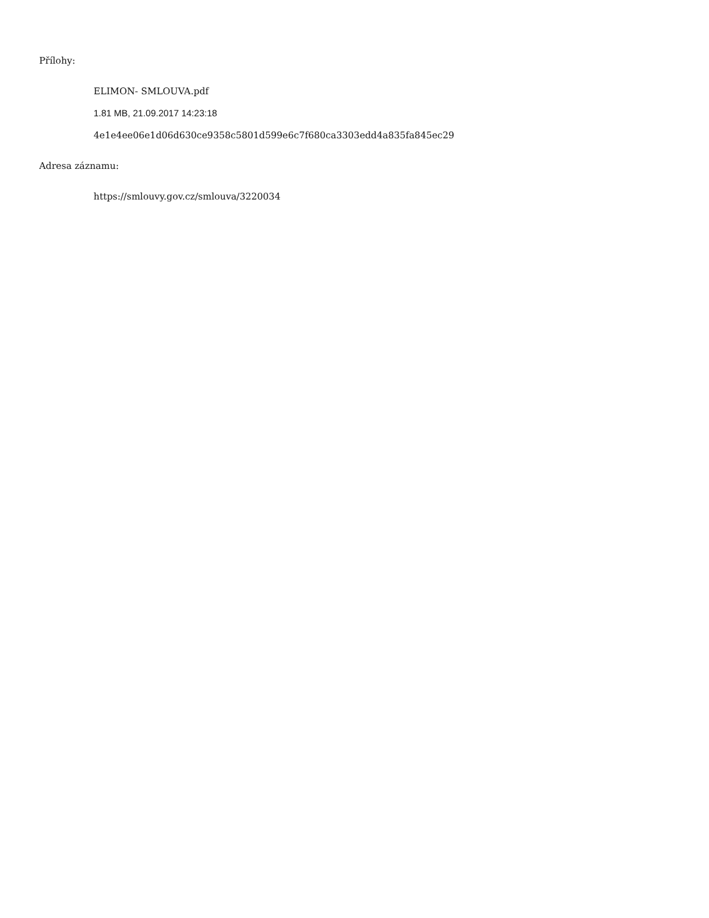Přílohy:
ELIMON- SMLOUVA.pdf
1.81 MB, 21.09.2017 14:23:18
4e1e4ee06e1d06d630ce9358c5801d599e6c7f680ca3303edd4a835fa845ec29
Adresa záznamu:
https://smlouvy.gov.cz/smlouva/3220034